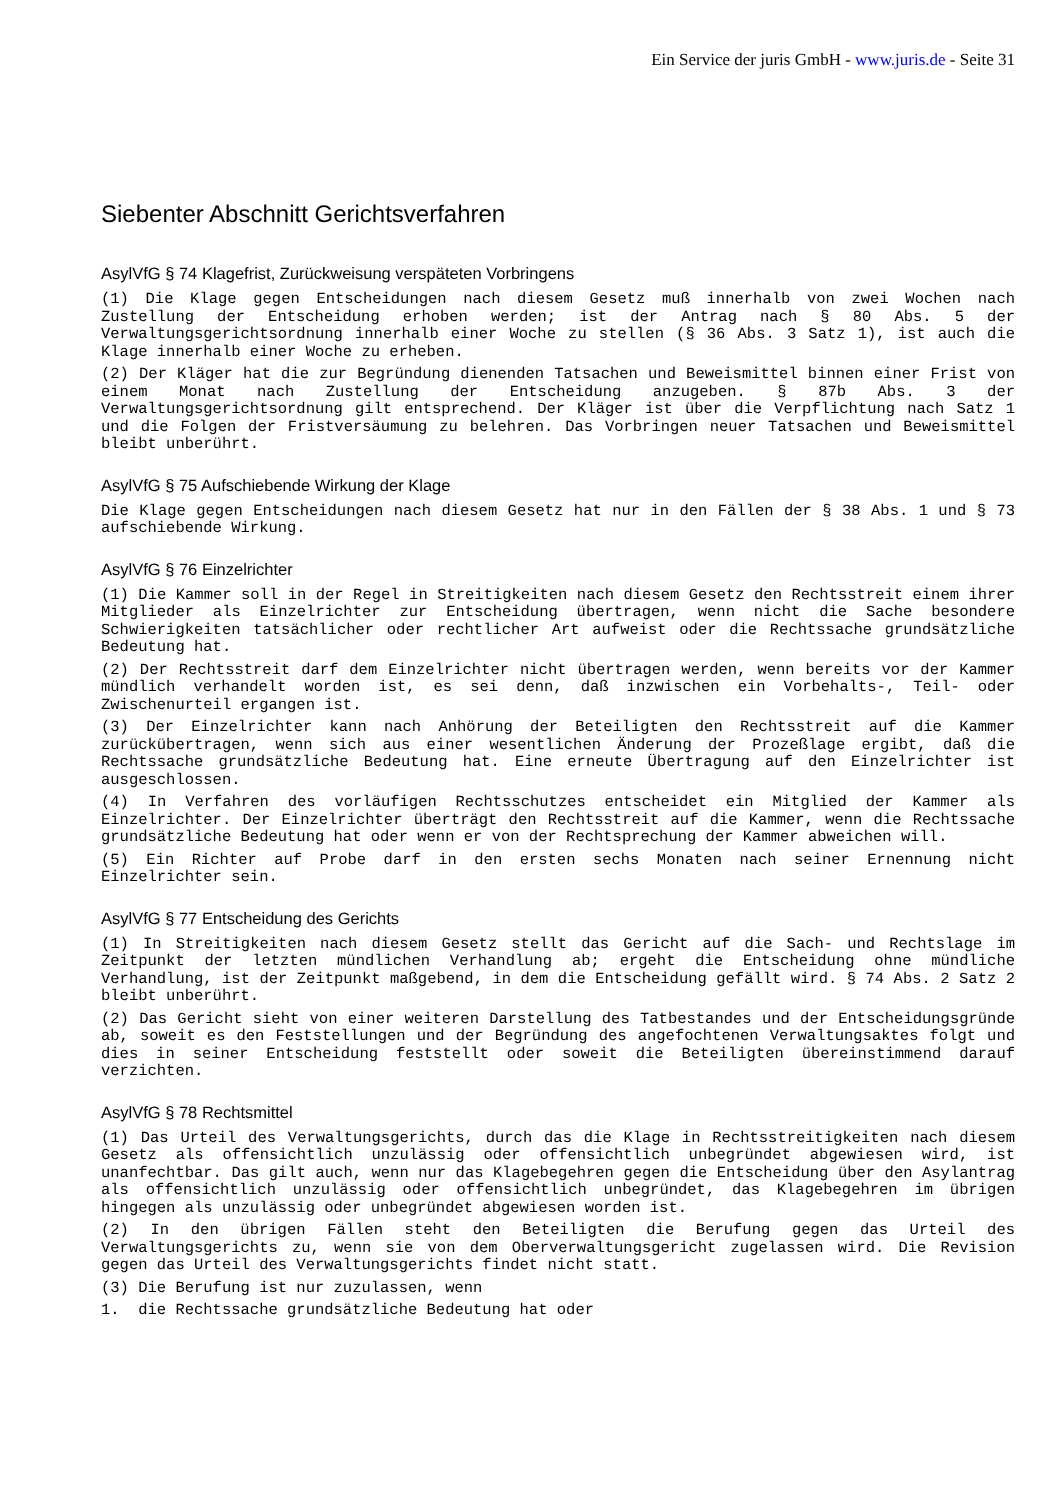Ein Service der juris GmbH - www.juris.de - Seite 31
Siebenter Abschnitt Gerichtsverfahren
AsylVfG § 74 Klagefrist, Zurückweisung verspäteten Vorbringens
(1) Die Klage gegen Entscheidungen nach diesem Gesetz muß innerhalb von zwei Wochen nach Zustellung der Entscheidung erhoben werden; ist der Antrag nach § 80 Abs. 5 der Verwaltungsgerichtsordnung innerhalb einer Woche zu stellen (§ 36 Abs. 3 Satz 1), ist auch die Klage innerhalb einer Woche zu erheben.
(2) Der Kläger hat die zur Begründung dienenden Tatsachen und Beweismittel binnen einer Frist von einem Monat nach Zustellung der Entscheidung anzugeben. § 87b Abs. 3 der Verwaltungsgerichtsordnung gilt entsprechend. Der Kläger ist über die Verpflichtung nach Satz 1 und die Folgen der Fristversäumung zu belehren. Das Vorbringen neuer Tatsachen und Beweismittel bleibt unberührt.
AsylVfG § 75 Aufschiebende Wirkung der Klage
Die Klage gegen Entscheidungen nach diesem Gesetz hat nur in den Fällen der § 38 Abs. 1 und § 73 aufschiebende Wirkung.
AsylVfG § 76 Einzelrichter
(1) Die Kammer soll in der Regel in Streitigkeiten nach diesem Gesetz den Rechtsstreit einem ihrer Mitglieder als Einzelrichter zur Entscheidung übertragen, wenn nicht die Sache besondere Schwierigkeiten tatsächlicher oder rechtlicher Art aufweist oder die Rechtssache grundsätzliche Bedeutung hat.
(2) Der Rechtsstreit darf dem Einzelrichter nicht übertragen werden, wenn bereits vor der Kammer mündlich verhandelt worden ist, es sei denn, daß inzwischen ein Vorbehalts-, Teil- oder Zwischenurteil ergangen ist.
(3) Der Einzelrichter kann nach Anhörung der Beteiligten den Rechtsstreit auf die Kammer zurückübertragen, wenn sich aus einer wesentlichen Änderung der Prozeßlage ergibt, daß die Rechtssache grundsätzliche Bedeutung hat. Eine erneute Übertragung auf den Einzelrichter ist ausgeschlossen.
(4) In Verfahren des vorläufigen Rechtsschutzes entscheidet ein Mitglied der Kammer als Einzelrichter. Der Einzelrichter überträgt den Rechtsstreit auf die Kammer, wenn die Rechtssache grundsätzliche Bedeutung hat oder wenn er von der Rechtsprechung der Kammer abweichen will.
(5) Ein Richter auf Probe darf in den ersten sechs Monaten nach seiner Ernennung nicht Einzelrichter sein.
AsylVfG § 77 Entscheidung des Gerichts
(1) In Streitigkeiten nach diesem Gesetz stellt das Gericht auf die Sach- und Rechtslage im Zeitpunkt der letzten mündlichen Verhandlung ab; ergeht die Entscheidung ohne mündliche Verhandlung, ist der Zeitpunkt maßgebend, in dem die Entscheidung gefällt wird. § 74 Abs. 2 Satz 2 bleibt unberührt.
(2) Das Gericht sieht von einer weiteren Darstellung des Tatbestandes und der Entscheidungsgründe ab, soweit es den Feststellungen und der Begründung des angefochtenen Verwaltungsaktes folgt und dies in seiner Entscheidung feststellt oder soweit die Beteiligten übereinstimmend darauf verzichten.
AsylVfG § 78 Rechtsmittel
(1) Das Urteil des Verwaltungsgerichts, durch das die Klage in Rechtsstreitigkeiten nach diesem Gesetz als offensichtlich unzulässig oder offensichtlich unbegründet abgewiesen wird, ist unanfechtbar. Das gilt auch, wenn nur das Klagebegehren gegen die Entscheidung über den Asylantrag als offensichtlich unzulässig oder offensichtlich unbegründet, das Klagebegehren im übrigen hingegen als unzulässig oder unbegründet abgewiesen worden ist.
(2) In den übrigen Fällen steht den Beteiligten die Berufung gegen das Urteil des Verwaltungsgerichts zu, wenn sie von dem Oberverwaltungsgericht zugelassen wird. Die Revision gegen das Urteil des Verwaltungsgerichts findet nicht statt.
(3) Die Berufung ist nur zuzulassen, wenn
1. die Rechtssache grundsätzliche Bedeutung hat oder